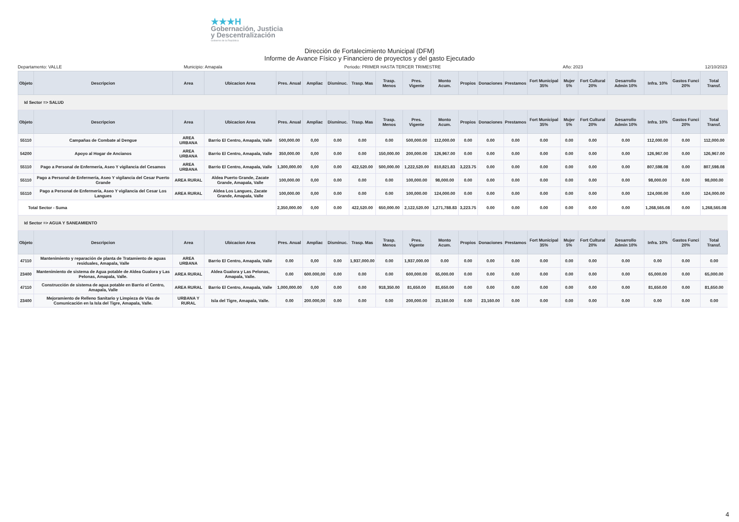★★★H
Gobernación, Justicia
y Descentralización
Gobierno de la República
Dirección de Fortalecimiento Municipal (DFM)
Informe de Avance Físico y Financiero de proyectos y del gasto Ejecutado
Departamento: VALLE Municipio: Amapala Periodo: PRIMER HASTA TERCER TRIMESTRE Año: 2023 12/10/2023
| Objeto | Descripcion | Area | Ubicacion Area | Pres. Anual | Ampliac | Disminuc. | Trasp. Mas | Trasp. Menos | Pres. Vigente | Monto Acum. | Propios | Donaciones | Prestamos | Fort Municipal 35% | Mujer 5% | Fort Cultural 20% | Desarrollo Admin 10% | Infra. 10% | Gastos Funci 20% | Total Transf. |
| --- | --- | --- | --- | --- | --- | --- | --- | --- | --- | --- | --- | --- | --- | --- | --- | --- | --- | --- | --- | --- |
| Id Sector => SALUD | | | | | | | | | | | | | | | | | | | | |
| Objeto | Descripcion | Area | Ubicacion Area | Pres. Anual | Ampliac | Disminuc. | Trasp. Mas | Trasp. Menos | Pres. Vigente | Monto Acum. | Propios | Donaciones | Prestamos | Fort Municipal 35% | Mujer 5% | Fort Cultural 20% | Desarrollo Admin 10% | Infra. 10% | Gastos Funci 20% | Total Transf. |
| 55110 | Campañas de Combate al Dengue | AREA URBANA | Barrio El Centro, Amapala, Valle | 500,000.00 | 0,00 | 0.00 | 0.00 | 0.00 | 500,000.00 | 112,000.00 | 0.00 | 0.00 | 0.00 | 0.00 | 0.00 | 0.00 | 0.00 | 112,000.00 | 0.00 | 112,000.00 |
| 54200 | Apoyo al Hogar de Ancianos | AREA URBANA | Barrio El Centro, Amapala, Valle | 350,000.00 | 0,00 | 0.00 | 0.00 | 150,000.00 | 200,000.00 | 126,967.00 | 0.00 | 0.00 | 0.00 | 0.00 | 0.00 | 0.00 | 0.00 | 126,967.00 | 0.00 | 126,967.00 |
| 55110 | Pago a Personal de Enfermería, Aseo Y vigilancia del Cesamos | AREA URBANA | Barrio El Centro, Amapala, Valle | 1,300,000.00 | 0,00 | 0.00 | 422,520.00 | 500,000.00 | 1,222,520.00 | 810,821.83 | 3,223.75 | 0.00 | 0.00 | 0.00 | 0.00 | 0.00 | 0.00 | 807,598.08 | 0.00 | 807,598.08 |
| 55110 | Pago a Personal de Enfermería, Aseo Y vigilancia del Cesar Puerto Grande | AREA RURAL | Aldea Puerto Grande, Zacate Grande, Amapala, Valle | 100,000.00 | 0,00 | 0.00 | 0.00 | 0.00 | 100,000.00 | 98,000.00 | 0.00 | 0.00 | 0.00 | 0.00 | 0.00 | 0.00 | 0.00 | 98,000.00 | 0.00 | 98,000.00 |
| 55110 | Pago a Personal de Enfermería, Aseo Y vigilancia del Cesar Los Langues | AREA RURAL | Aldea Los Langues, Zacate Grande, Amapala, Valle | 100,000.00 | 0,00 | 0.00 | 0.00 | 0.00 | 100,000.00 | 124,000.00 | 0.00 | 0.00 | 0.00 | 0.00 | 0.00 | 0.00 | 0.00 | 124,000.00 | 0.00 | 124,000.00 |
| Total Sector - Suma | | | | 2,350,000.00 | 0,00 | 0.00 | 422,520.00 | 650,000.00 | 2,122,520.00 | 1,271,788.83 | 3,223.75 | 0.00 | 0.00 | 0.00 | 0.00 | 0.00 | 0.00 | 1,268,565.08 | 0.00 | 1,268,565.08 |
| Id Sector => AGUA Y SANEAMIENTO | | | | | | | | | | | | | | | | | | | | |
| Objeto | Descripcion | Area | Ubicacion Area | Pres. Anual | Ampliac | Disminuc. | Trasp. Mas | Trasp. Menos | Pres. Vigente | Monto Acum. | Propios | Donaciones | Prestamos | Fort Municipal 35% | Mujer 5% | Fort Cultural 20% | Desarrollo Admin 10% | Infra. 10% | Gastos Funci 20% | Total Transf. |
| 47110 | Mantenimiento y reparación de planta de Tratamiento de aguas residuales, Amapala, Valle | AREA URBANA | Barrio El Centro, Amapala, Valle | 0.00 | 0,00 | 0.00 | 1,937,000.00 | 0.00 | 1,937,000.00 | 0.00 | 0.00 | 0.00 | 0.00 | 0.00 | 0.00 | 0.00 | 0.00 | 0.00 | 0.00 | 0.00 |
| 23400 | Mantenimiento de sistema de Agua potable de Aldea Gualora y Las Pelonas, Amapala, Valle. | AREA RURAL | Aldea Gualora y Las Pelonas, Amapala, Valle. | 0.00 | 600.000,00 | 0.00 | 0.00 | 0.00 | 600,000.00 | 65,000.00 | 0.00 | 0.00 | 0.00 | 0.00 | 0.00 | 0.00 | 0.00 | 65,000.00 | 0.00 | 65,000.00 |
| 47110 | Construcción de sistema de agua potable en Barrio el Centro, Amapala, Valle | AREA RURAL | Barrio El Centro, Amapala, Valle | 1,000,000.00 | 0,00 | 0.00 | 0.00 | 918,350.00 | 81,650.00 | 81,650.00 | 0.00 | 0.00 | 0.00 | 0.00 | 0.00 | 0.00 | 0.00 | 81,650.00 | 0.00 | 81,650.00 |
| 23400 | Mejoramiento de Relleno Sanitario y Limpieza de Vías de Comunicación en la Isla del Tigre, Amapala, Valle. | URBANA Y RURAL | Isla del Tigre, Amapala, Valle. | 0.00 | 200.000,00 | 0.00 | 0.00 | 0.00 | 200,000.00 | 23,160.00 | 0.00 | 23,160.00 | 0.00 | 0.00 | 0.00 | 0.00 | 0.00 | 0.00 | 0.00 | 0.00 |
4